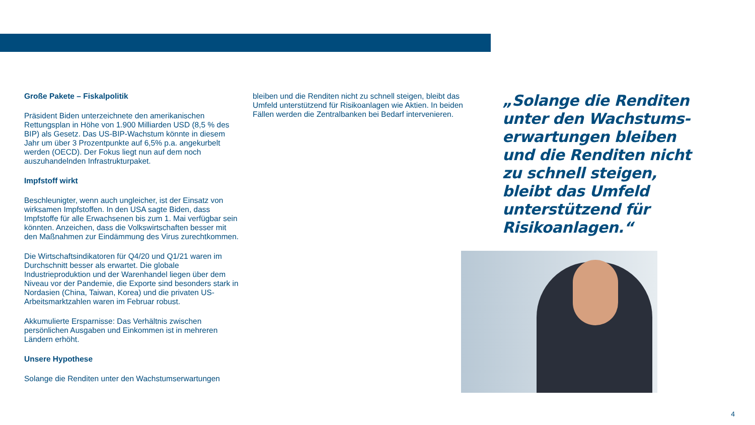Große Pakete – Fiskalpolitik
Präsident Biden unterzeichnete den amerikanischen Rettungsplan in Höhe von 1.900 Milliarden USD (8,5 % des BIP) als Gesetz. Das US-BIP-Wachstum könnte in diesem Jahr um über 3 Prozentpunkte auf 6,5% p.a. angekurbelt werden (OECD). Der Fokus liegt nun auf dem noch auszuhandelnden Infrastrukturpaket.
Impfstoff wirkt
Beschleunigter, wenn auch ungleicher, ist der Einsatz von wirksamen Impfstoffen. In den USA sagte Biden, dass Impfstoffe für alle Erwachsenen bis zum 1. Mai verfügbar sein könnten. Anzeichen, dass die Volkswirtschaften besser mit den Maßnahmen zur Eindämmung des Virus zurechtkommen.
Die Wirtschaftsindikatoren für Q4/20 und Q1/21 waren im Durchschnitt besser als erwartet. Die globale Industrieproduktion und der Warenhandel liegen über dem Niveau vor der Pandemie, die Exporte sind besonders stark in Nordasien (China, Taiwan, Korea) und die privaten US-Arbeitsmarktzahlen waren im Februar robust.
Akkumulierte Ersparnisse: Das Verhältnis zwischen persönlichen Ausgaben und Einkommen ist in mehreren Ländern erhöht.
Unsere Hypothese
Solange die Renditen unter den Wachstumserwartungen
bleiben und die Renditen nicht zu schnell steigen, bleibt das Umfeld unterstützend für Risikoanlagen wie Aktien. In beiden Fällen werden die Zentralbanken bei Bedarf intervenieren.
„Solange die Renditen unter den Wachstums-erwartungen bleiben und die Renditen nicht zu schnell steigen, bleibt das Umfeld unterstützend für Risikoanlagen.“
4